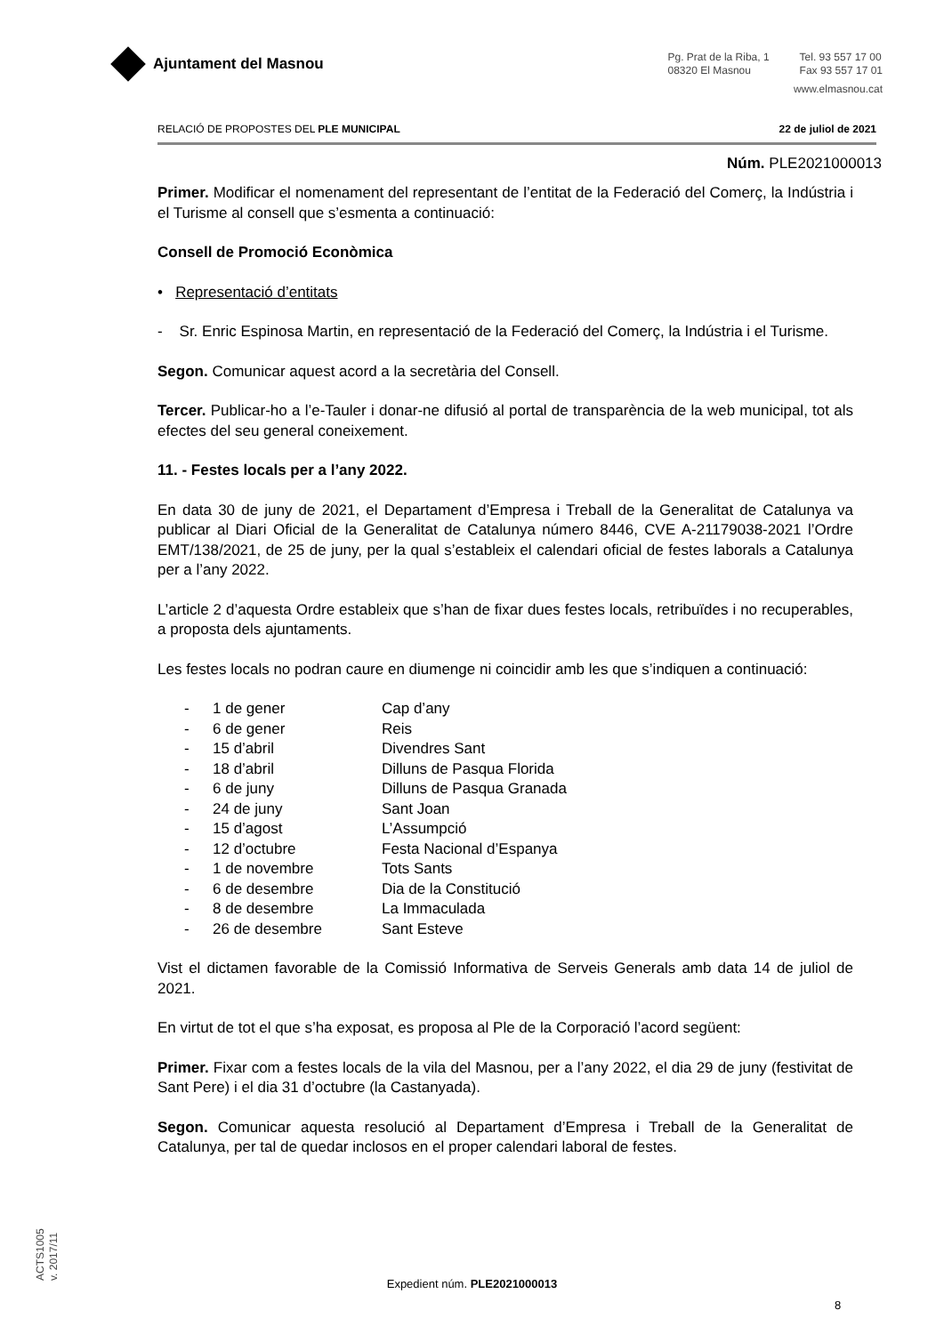Ajuntament del Masnou
Pg. Prat de la Riba, 1
08320 El Masnou
Tel. 93 557 17 00
Fax 93 557 17 01
www.elmasnou.cat
RELACIÓ DE PROPOSTES DEL PLE MUNICIPAL 22 de juliol de 2021
Núm. PLE2021000013
Primer. Modificar el nomenament del representant de l’entitat de la Federació del Comerç, la Indústria i el Turisme al consell que s’esmenta a continuació:
Consell de Promoció Econòmica
• Representació d’entitats
- Sr. Enric Espinosa Martin, en representació de la Federació del Comerç, la Indústria i el Turisme.
Segon. Comunicar aquest acord a la secretària del Consell.
Tercer. Publicar-ho a l’e-Tauler i donar-ne difusió al portal de transparència de la web municipal, tot als efectes del seu general coneixement.
11. - Festes locals per a l’any 2022.
En data 30 de juny de 2021, el Departament d’Empresa i Treball de la Generalitat de Catalunya va publicar al Diari Oficial de la Generalitat de Catalunya número 8446, CVE A-21179038-2021 l’Ordre EMT/138/2021, de 25 de juny, per la qual s’estableix el calendari oficial de festes laborals a Catalunya per a l’any 2022.
L’article 2 d’aquesta Ordre estableix que s’han de fixar dues festes locals, retribuïdes i no recuperables, a proposta dels ajuntaments.
Les festes locals no podran caure en diumenge ni coincidir amb les que s’indiquen a continuació:
| - | 1 de gener | Cap d’any |
| - | 6 de gener | Reis |
| - | 15 d’abril | Divendres Sant |
| - | 18 d’abril | Dilluns de Pasqua Florida |
| - | 6 de juny | Dilluns de Pasqua Granada |
| - | 24 de juny | Sant Joan |
| - | 15 d’agost | L’Assumpció |
| - | 12 d’octubre | Festa Nacional d’Espanya |
| - | 1 de novembre | Tots Sants |
| - | 6 de desembre | Dia de la Constitució |
| - | 8 de desembre | La Immaculada |
| - | 26 de desembre | Sant Esteve |
Vist el dictamen favorable de la Comissió Informativa de Serveis Generals amb data 14 de juliol de 2021.
En virtut de tot el que s’ha exposat, es proposa al Ple de la Corporació l’acord següent:
Primer. Fixar com a festes locals de la vila del Masnou, per a l’any 2022, el dia 29 de juny (festivitat de Sant Pere) i el dia 31 d’octubre (la Castanyada).
Segon. Comunicar aquesta resolució al Departament d’Empresa i Treball de la Generalitat de Catalunya, per tal de quedar inclosos en el proper calendari laboral de festes.
ACTS1005
v. 2017/11
Expedient núm. PLE2021000013
8